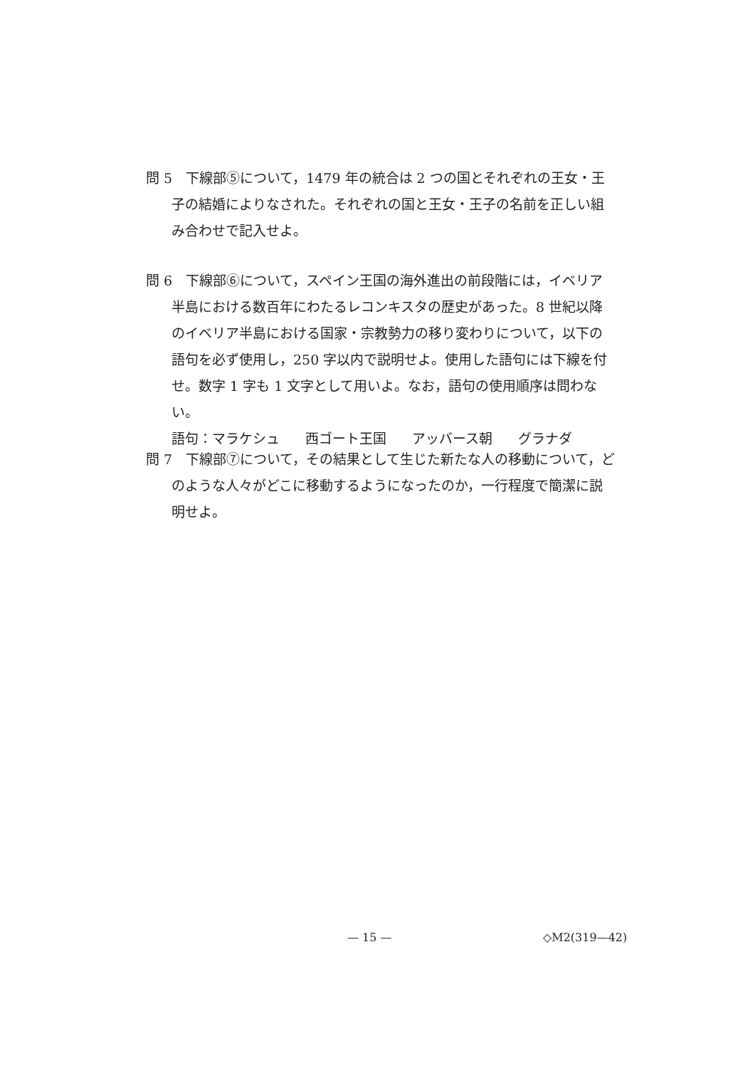問 5　下線部⑤について，1479 年の統合は 2 つの国とそれぞれの王女・王子の結婚によりなされた。それぞれの国と王女・王子の名前を正しい組み合わせで記入せよ。
問 6　下線部⑥について，スペイン王国の海外進出の前段階には，イベリア半島における数百年にわたるレコンキスタの歴史があった。8 世紀以降のイベリア半島における国家・宗教勢力の移り変わりについて，以下の語句を必ず使用し，250 字以内で説明せよ。使用した語句には下線を付せ。数字 1 字も 1 文字として用いよ。なお，語句の使用順序は問わない。
語句：マラケシュ 西ゴート王国 アッバース朝 グラナダ
問 7　下線部⑦について，その結果として生じた新たな人の移動について，どのような人々がどこに移動するようになったのか，一行程度で簡潔に説明せよ。
— 15 — ◇M2(319—42)